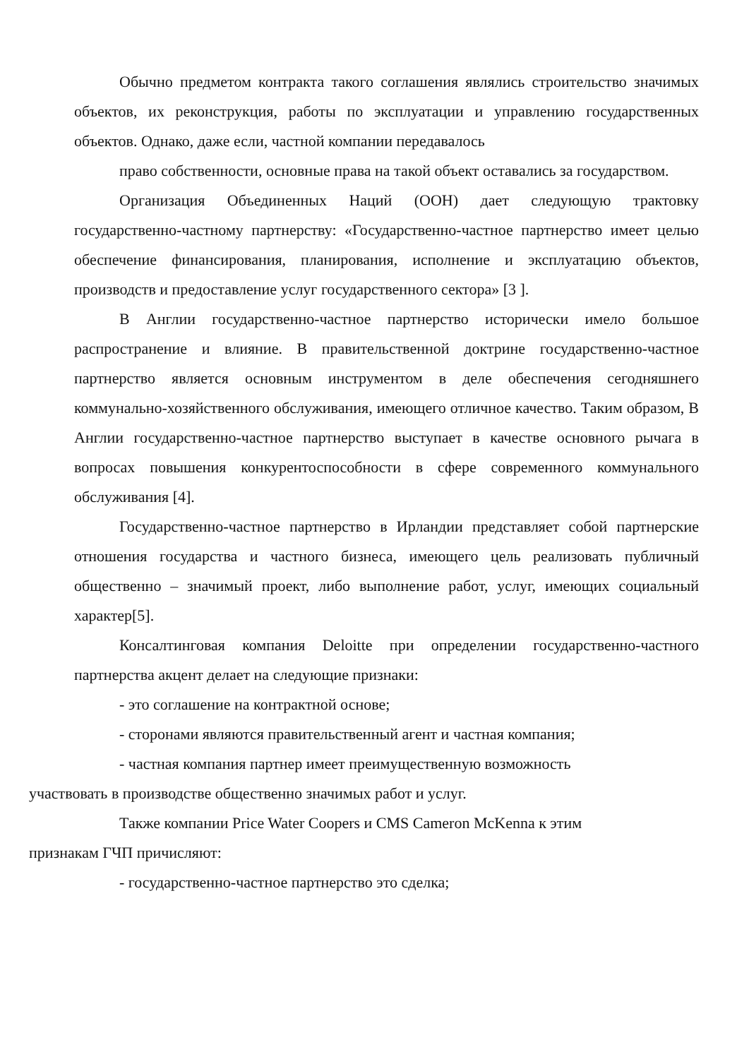Обычно предметом контракта такого соглашения являлись строительство значимых объектов, их реконструкция, работы по эксплуатации и управлению государственных объектов. Однако, даже если, частной компании передавалось
право собственности, основные права на такой объект оставались за государством.
Организация Объединенных Наций (ООН) дает следующую трактовку государственно-частному партнерству: «Государственно-частное партнерство имеет целью обеспечение финансирования, планирования, исполнение и эксплуатацию объектов, производств и предоставление услуг государственного сектора» [3 ].
В Англии государственно-частное партнерство исторически имело большое распространение и влияние. В правительственной доктрине государственно-частное партнерство является основным инструментом в деле обеспечения сегодняшнего коммунально-хозяйственного обслуживания, имеющего отличное качество. Таким образом, В Англии государственно-частное партнерство выступает в качестве основного рычага в вопросах повышения конкурентоспособности в сфере современного коммунального обслуживания [4].
Государственно-частное партнерство в Ирландии представляет собой партнерские отношения государства и частного бизнеса, имеющего цель реализовать публичный общественно – значимый проект, либо выполнение работ, услуг, имеющих социальный характер[5].
Консалтинговая компания Deloitte при определении государственно-частного партнерства акцент делает на следующие признаки:
- это соглашение на контрактной основе;
- сторонами являются правительственный агент и частная компания;
- частная компания партнер имеет преимущественную возможность
участвовать в производстве общественно значимых работ и услуг.
Также компании Price Water Coopers и CMS Cameron McKenna к этим
признакам ГЧП причисляют:
- государственно-частное партнерство это сделка;